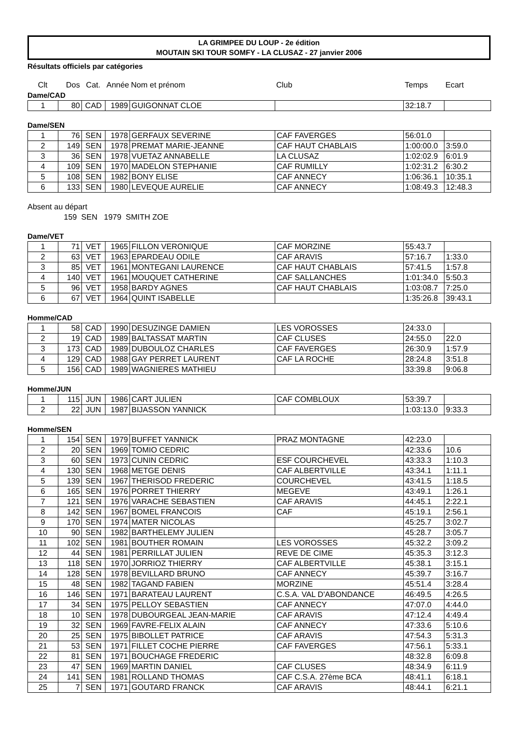LA GRIMPEE DU LOUP - 2e édition
MOUTAIN SKI TOUR SOMFY - LA CLUSAZ - 27 janvier 2006
Résultats officiels par catégories
| Clt | Dos | Cat. | Année | Nom et prénom | Club | Temps | Ecart |
Dame/CAD
| 1 | 80 | CAD | 1989 | GUIGONNAT CLOE | | 32:18.7 | |
Dame/SEN
| 1 | 76 | SEN | 1978 | GERFAUX SEVERINE | CAF FAVERGES | 56:01.0 | |
| 2 | 149 | SEN | 1978 | PREMAT MARIE-JEANNE | CAF HAUT CHABLAIS | 1:00:00.0 | 3:59.0 |
| 3 | 36 | SEN | 1978 | VUETAZ ANNABELLE | LA CLUSAZ | 1:02:02.9 | 6:01.9 |
| 4 | 109 | SEN | 1970 | MADELON STEPHANIE | CAF RUMILLY | 1:02:31.2 | 6:30.2 |
| 5 | 108 | SEN | 1982 | BONY ELISE | CAF ANNECY | 1:06:36.1 | 10:35.1 |
| 6 | 133 | SEN | 1980 | LEVEQUE AURELIE | CAF ANNECY | 1:08:49.3 | 12:48.3 |
Absent au départ
159 SEN 1979 SMITH ZOE
Dame/VET
| 1 | 71 | VET | 1965 | FILLON VERONIQUE | CAF MORZINE | 55:43.7 | |
| 2 | 63 | VET | 1963 | EPARDEAU ODILE | CAF ARAVIS | 57:16.7 | 1:33.0 |
| 3 | 85 | VET | 1961 | MONTEGANI LAURENCE | CAF HAUT CHABLAIS | 57:41.5 | 1:57.8 |
| 4 | 140 | VET | 1961 | MOUQUET CATHERINE | CAF SALLANCHES | 1:01:34.0 | 5:50.3 |
| 5 | 96 | VET | 1958 | BARDY AGNES | CAF HAUT CHABLAIS | 1:03:08.7 | 7:25.0 |
| 6 | 67 | VET | 1964 | QUINT ISABELLE | | 1:35:26.8 | 39:43.1 |
Homme/CAD
| 1 | 58 | CAD | 1990 | DESUZINGE DAMIEN | LES VOROSSES | 24:33.0 | |
| 2 | 19 | CAD | 1989 | BALTASSAT MARTIN | CAF CLUSES | 24:55.0 | 22.0 |
| 3 | 173 | CAD | 1989 | DUBOULOZ CHARLES | CAF FAVERGES | 26:30.9 | 1:57.9 |
| 4 | 129 | CAD | 1988 | GAY PERRET LAURENT | CAF LA ROCHE | 28:24.8 | 3:51.8 |
| 5 | 156 | CAD | 1989 | WAGNIERES MATHIEU | | 33:39.8 | 9:06.8 |
Homme/JUN
| 1 | 115 | JUN | 1986 | CART JULIEN | CAF COMBLOUX | 53:39.7 | |
| 2 | 22 | JUN | 1987 | BIJASSON YANNICK | | 1:03:13.0 | 9:33.3 |
Homme/SEN
| 1 | 154 | SEN | 1979 | BUFFET YANNICK | PRAZ MONTAGNE | 42:23.0 | |
| 2 | 20 | SEN | 1969 | TOMIO CEDRIC | | 42:33.6 | 10.6 |
| 3 | 60 | SEN | 1973 | CUNIN CEDRIC | ESF COURCHEVEL | 43:33.3 | 1:10.3 |
| 4 | 130 | SEN | 1968 | METGE DENIS | CAF ALBERTVILLE | 43:34.1 | 1:11.1 |
| 5 | 139 | SEN | 1967 | THERISOD FREDERIC | COURCHEVEL | 43:41.5 | 1:18.5 |
| 6 | 165 | SEN | 1976 | PORRET THIERRY | MEGEVE | 43:49.1 | 1:26.1 |
| 7 | 121 | SEN | 1976 | VARACHE SEBASTIEN | CAF ARAVIS | 44:45.1 | 2:22.1 |
| 8 | 142 | SEN | 1967 | BOMEL FRANCOIS | CAF | 45:19.1 | 2:56.1 |
| 9 | 170 | SEN | 1974 | MATER NICOLAS | | 45:25.7 | 3:02.7 |
| 10 | 90 | SEN | 1982 | BARTHELEMY JULIEN | | 45:28.7 | 3:05.7 |
| 11 | 102 | SEN | 1981 | BOUTHER ROMAIN | LES VOROSSES | 45:32.2 | 3:09.2 |
| 12 | 44 | SEN | 1981 | PERRILLAT JULIEN | REVE DE CIME | 45:35.3 | 3:12.3 |
| 13 | 118 | SEN | 1970 | JORRIOZ THIERRY | CAF ALBERTVILLE | 45:38.1 | 3:15.1 |
| 14 | 128 | SEN | 1978 | BEVILLARD BRUNO | CAF ANNECY | 45:39.7 | 3:16.7 |
| 15 | 48 | SEN | 1982 | TAGAND FABIEN | MORZINE | 45:51.4 | 3:28.4 |
| 16 | 146 | SEN | 1971 | BARATEAU LAURENT | C.S.A. VAL D'ABONDANCE | 46:49.5 | 4:26.5 |
| 17 | 34 | SEN | 1975 | PELLOY SEBASTIEN | CAF ANNECY | 47:07.0 | 4:44.0 |
| 18 | 10 | SEN | 1978 | DUBOURGEAL JEAN-MARIE | CAF ARAVIS | 47:12.4 | 4:49.4 |
| 19 | 32 | SEN | 1969 | FAVRE-FELIX ALAIN | CAF ANNECY | 47:33.6 | 5:10.6 |
| 20 | 25 | SEN | 1975 | BIBOLLET PATRICE | CAF ARAVIS | 47:54.3 | 5:31.3 |
| 21 | 53 | SEN | 1971 | FILLET COCHE PIERRE | CAF FAVERGES | 47:56.1 | 5:33.1 |
| 22 | 81 | SEN | 1971 | BOUCHAGE FREDERIC | | 48:32.8 | 6:09.8 |
| 23 | 47 | SEN | 1969 | MARTIN DANIEL | CAF CLUSES | 48:34.9 | 6:11.9 |
| 24 | 141 | SEN | 1981 | ROLLAND THOMAS | CAF C.S.A. 27ème BCA | 48:41.1 | 6:18.1 |
| 25 | 7 | SEN | 1971 | GOUTARD FRANCK | CAF ARAVIS | 48:44.1 | 6:21.1 |